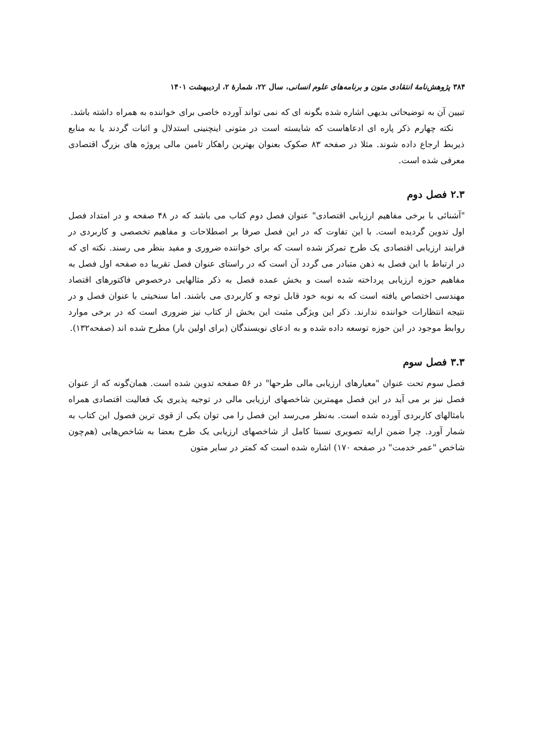۳۸۴ پژوهش‌نامهٔ انتقادی متون و برنامه‌های علوم انسانی، سال ۲۲، شمارهٔ ۲، اردیبهشت ۱۴۰۱
تبیین آن به توضیحاتی بدیهی اشاره شده بگونه ای که نمی تواند آورده خاصی برای خواننده به همراه داشته باشد.
نکته چهارم ذکر پاره ای ادعاهاست که شایسته است در متونی اینچنینی استدلال و اثبات گردند یا به منابع ذیربط ارجاع داده شوند. مثلا در صفحه ۸۳ صکوک بعنوان بهترین راهکار تامین مالی پروژه های بزرگ اقتصادی معرفی شده است.
۲.۳ فصل دوم
"آشنائی با برخی مفاهیم ارزیابی اقتصادی" عنوان فصل دوم کتاب می باشد که در ۴۸ صفحه و در امتداد فصل اول تدوین گردیده است. با این تفاوت که در این فصل صرفا بر اصطلاحات و مفاهیم تخصصی و کاربردی در فرایند ارزیابی اقتصادی یک طرح تمرکز شده است که برای خواننده ضروری و مفید بنظر می رسند. نکته ای که در ارتباط با این فصل به ذهن متبادر می گردد آن است که در راستای عنوان فصل تقریبا ده صفحه اول فصل به مفاهیم حوزه ارزیابی پرداخته شده است و بخش عمده فصل به ذکر مثالهایی درخصوص فاکتورهای اقتصاد مهندسی اختصاص یافته است که به نوبه خود قابل توجه و کاربردی می باشند. اما سنخیتی با عنوان فصل و در نتیجه انتظارات خواننده ندارند. ذکر این ویژگی مثبت این بخش از کتاب نیز ضروری است که در برخی موارد روابط موجود در این حوزه توسعه داده شده و به ادعای نویسندگان (برای اولین بار) مطرح شده اند (صفحه۱۳۲).
۳.۳ فصل سوم
فصل سوم تحت عنوان "معیارهای ارزیابی مالی طرحها" در ۵۶ صفحه تدوین شده است. همان‌گونه که از عنوان فصل نیز بر می آید در این فصل مهمترین شاخصهای ارزیابی مالی در توجیه پذیری یک فعالیت اقتصادی همراه بامثالهای کاربردی آورده شده است. به‌نظر می‌رسد این فصل را می توان یکی از قوی ترین فصول این کتاب به شمار آورد. چرا ضمن ارایه تصویری نسبتا کامل از شاخصهای ارزیابی یک طرح بعضا به شاخص‌هایی (هم‌چون شاخص "عمر خدمت" در صفحه ۱۷۰) اشاره شده است که کمتر در سایر متون